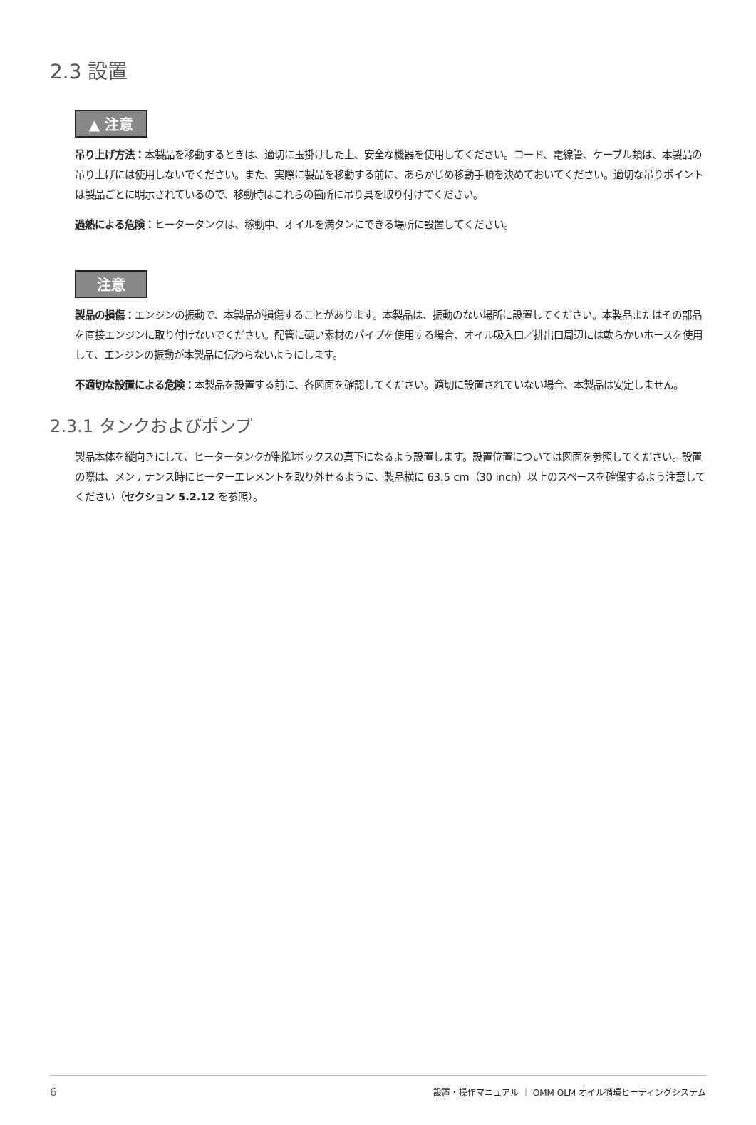2.3 設置
▲ 注意
吊り上げ方法：本製品を移動するときは、適切に玉掛けした上、安全な機器を使用してください。コード、電線管、ケーブル類は、本製品の吊り上げには使用しないでください。また、実際に製品を移動する前に、あらかじめ移動手順を決めておいてください。適切な吊りポイントは製品ごとに明示されているので、移動時はこれらの箇所に吊り具を取り付けてください。
過熱による危険：ヒータータンクは、稼動中、オイルを満タンにできる場所に設置してください。
注意
製品の損傷：エンジンの振動で、本製品が損傷することがあります。本製品は、振動のない場所に設置してください。本製品またはその部品を直接エンジンに取り付けないでください。配管に硬い素材のパイプを使用する場合、オイル吸入口／排出口周辺には軟らかいホースを使用して、エンジンの振動が本製品に伝わらないようにします。
不適切な設置による危険：本製品を設置する前に、各図面を確認してください。適切に設置されていない場合、本製品は安定しません。
2.3.1 タンクおよびポンプ
製品本体を縦向きにして、ヒータータンクが制御ボックスの真下になるよう設置します。設置位置については図面を参照してください。設置の際は、メンテナンス時にヒーターエレメントを取り外せるように、製品横に 63.5 cm（30 inch）以上のスペースを確保するよう注意してください（セクション 5.2.12 を参照）。
6 設置・操作マニュアル ｜ OMM OLM オイル循環ヒーティングシステム